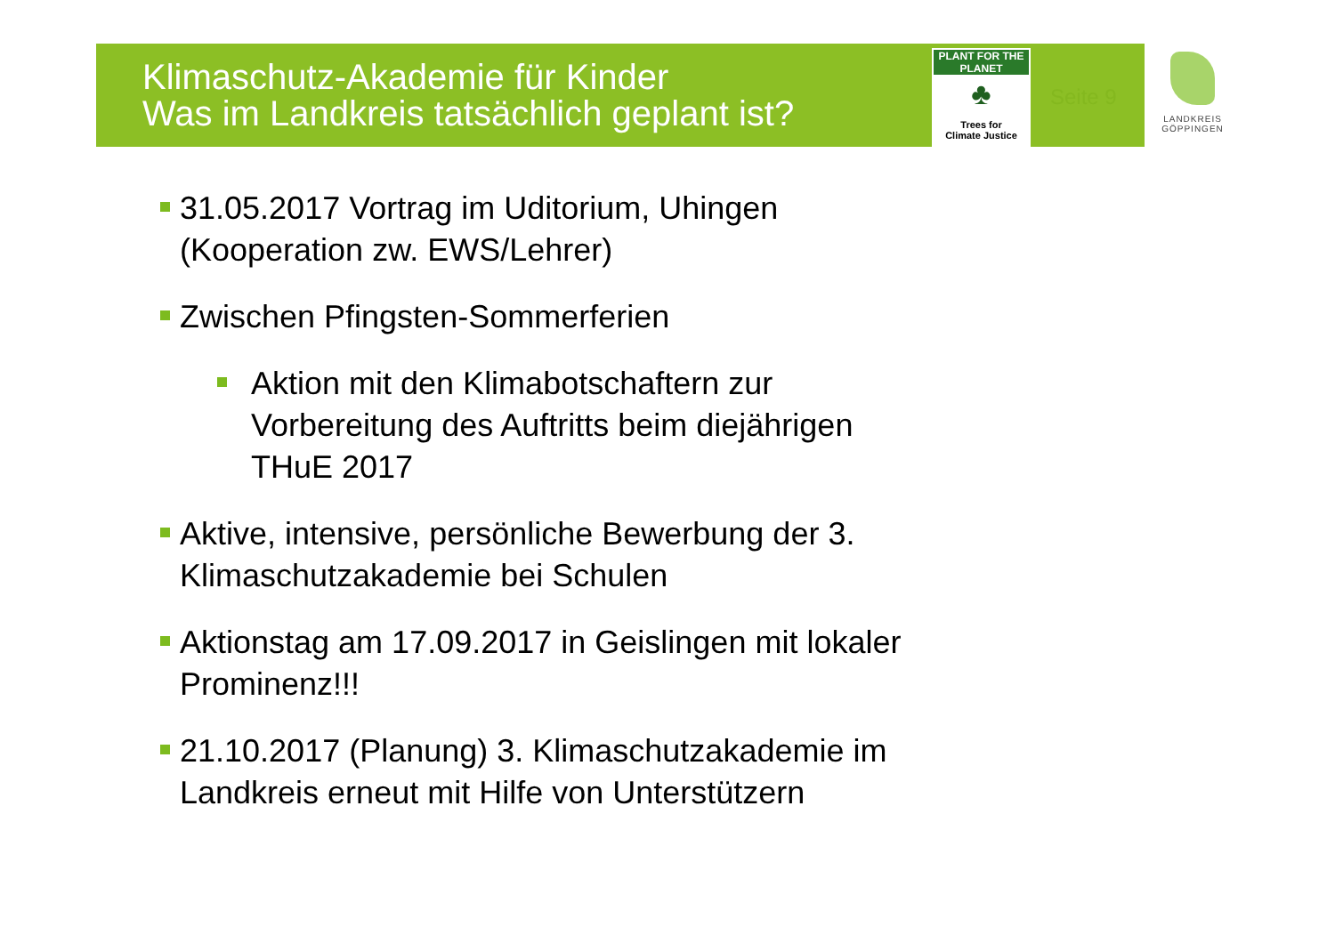Klimaschutz-Akademie für Kinder
Was im Landkreis tatsächlich geplant ist?
PLANT FOR THE PLANET
♣
Trees for
Climate Justice
Seite 9
LANDKREIS
GÖPPINGEN
31.05.2017 Vortrag im Uditorium, Uhingen (Kooperation zw. EWS/Lehrer)
Zwischen Pfingsten-Sommerferien
Aktion mit den Klimabotschaftern zur Vorbereitung des Auftritts beim diejährigen THuE 2017
Aktive, intensive, persönliche Bewerbung der 3. Klimaschutzakademie bei Schulen
Aktionstag am 17.09.2017 in Geislingen mit lokaler Prominenz!!!
21.10.2017 (Planung) 3. Klimaschutzakademie im Landkreis erneut mit Hilfe von Unterstützern